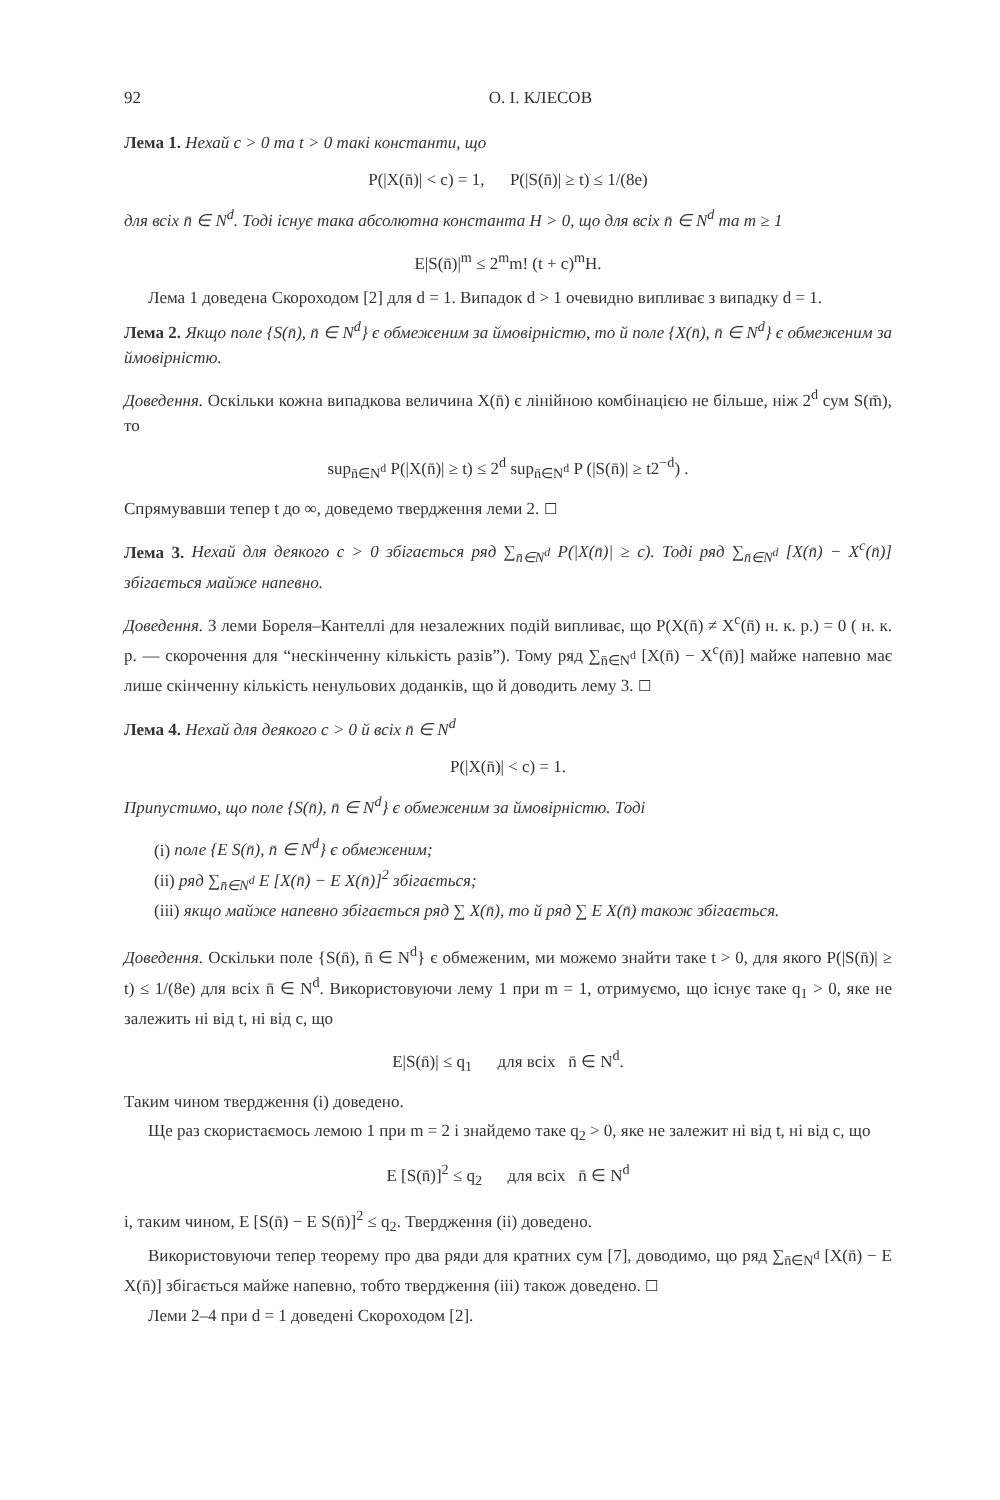92 О. І. КЛЕСОВ
Лема 1. Нехай c > 0 та t > 0 такі константи, що
P(|X(n̄)| < c) = 1, P(|S(n̄)| ≥ t) ≤ 1/(8e)
для всіх n̄ ∈ N<sup>d</sup>. Тоді існує така абсолютна константа H > 0, що для всіх n̄ ∈ N<sup>d</sup> та m ≥ 1
E|S(n̄)|<sup>m</sup> ≤ 2<sup>m</sup>m! (t + c)<sup>m</sup>H.
Лема 1 доведена Скороходом [2] для d = 1. Випадок d > 1 очевидно випливає з випадку d = 1.
Лема 2. Якщо поле {S(n̄), n̄ ∈ N<sup>d</sup>} є обмеженим за ймовірністю, то й поле {X(n̄), n̄ ∈ N<sup>d</sup>} є обмеженим за ймовірністю.
Доведення. Оскільки кожна випадкова величина X(n̄) є лінійною комбінацією не більше, ніж 2<sup>d</sup> сум S(m̄), то
sup<sub>n̄∈N<sup>d</sup></sub> P(|X(n̄)| ≥ t) ≤ 2<sup>d</sup> sup<sub>n̄∈N<sup>d</sup></sub> P (|S(n̄)| ≥ t2<sup>−d</sup>) .
Спрямувавши тепер t до ∞, доведемо твердження леми 2. ☐
Лема 3. Нехай для деякого c > 0 збігається ряд ∑<sub>n̄∈N<sup>d</sup></sub> P(|X(n̄)| ≥ c). Тоді ряд ∑<sub>n̄∈N<sup>d</sup></sub> [X(n̄) − X<sup>c</sup>(n̄)] збігається майже напевно.
Доведення. З леми Бореля–Кантеллі для незалежних подій випливає, що P(X(n̄) ≠ X<sup>c</sup>(n̄) н. к. р.) = 0 ( н. к. р. — скорочення для “нескінченну кількість разів”). Тому ряд ∑<sub>n̄∈N<sup>d</sup></sub> [X(n̄) − X<sup>c</sup>(n̄)] майже напевно має лише скінченну кількість ненульових доданків, що й доводить лему 3. ☐
Лема 4. Нехай для деякого c > 0 й всіх n̄ ∈ N<sup>d</sup>
P(|X(n̄)| < c) = 1.
Припустимо, що поле {S(n̄), n̄ ∈ N<sup>d</sup>} є обмеженим за ймовірністю. Тоді
(i) поле {E S(n̄), n̄ ∈ N<sup>d</sup>} є обмеженим;
(ii) ряд ∑<sub>n̄∈N<sup>d</sup></sub> E [X(n̄) − E X(n̄)]<sup>2</sup> збігається;
(iii) якщо майже напевно збігається ряд ∑ X(n̄), то й ряд ∑ E X(n̄) також збігається.
Доведення. Оскільки поле {S(n̄), n̄ ∈ N<sup>d</sup>} є обмеженим, ми можемо знайти таке t > 0, для якого P(|S(n̄)| ≥ t) ≤ 1/(8e) для всіх n̄ ∈ N<sup>d</sup>. Використовуючи лему 1 при m = 1, отримуємо, що існує таке q<sub>1</sub> > 0, яке не залежить ні від t, ні від c, що
E|S(n̄)| ≤ q<sub>1</sub> для всіх n̄ ∈ N<sup>d</sup>.
Таким чином твердження (i) доведено.
Ще раз скористаємось лемою 1 при m = 2 і знайдемо таке q<sub>2</sub> > 0, яке не залежит ні від t, ні від c, що
E [S(n̄)]<sup>2</sup> ≤ q<sub>2</sub> для всіх n̄ ∈ N<sup>d</sup>
і, таким чином, E [S(n̄) − E S(n̄)]<sup>2</sup> ≤ q<sub>2</sub>. Твердження (ii) доведено.
Використовуючи тепер теорему про два ряди для кратних сум [7], доводимо, що ряд ∑<sub>n̄∈N<sup>d</sup></sub> [X(n̄) − E X(n̄)] збігається майже напевно, тобто твердження (iii) також доведено. ☐
Леми 2–4 при d = 1 доведені Скороходом [2].